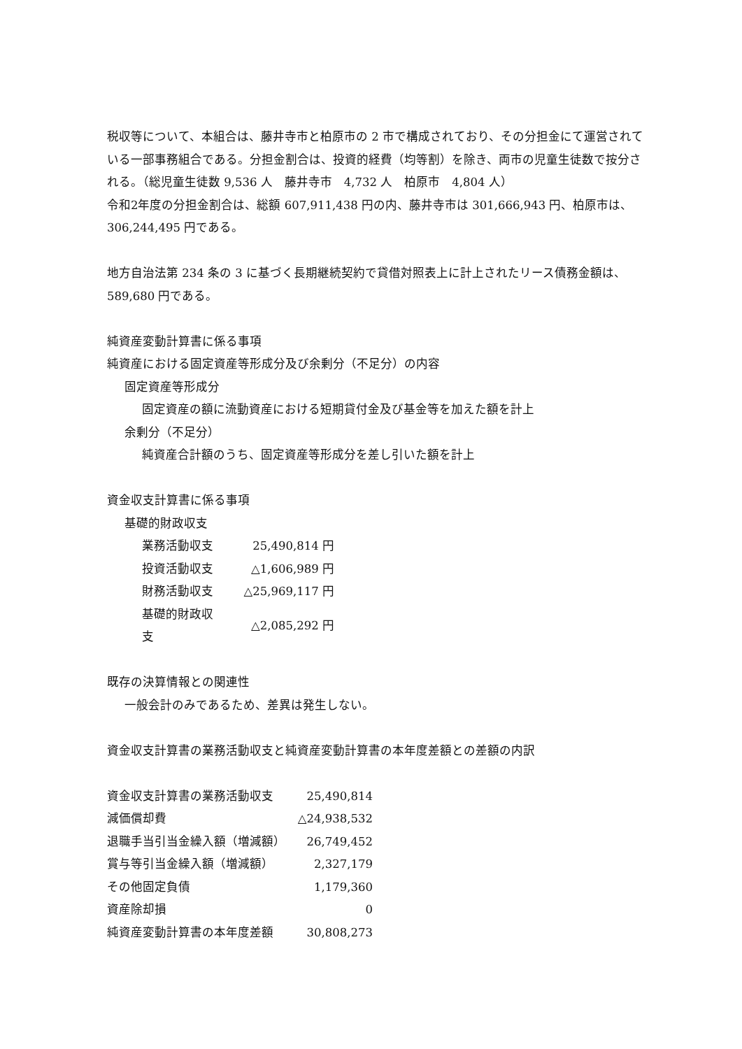税収等について、本組合は、藤井寺市と柏原市の 2 市で構成されており、その分担金にて運営されている一部事務組合である。分担金割合は、投資的経費（均等割）を除き、両市の児童生徒数で按分される。（総児童生徒数 9,536 人　藤井寺市　4,732 人　柏原市　4,804 人）
令和2年度の分担金割合は、総額 607,911,438 円の内、藤井寺市は 301,666,943 円、柏原市は、306,244,495 円である。
地方自治法第 234 条の 3 に基づく長期継続契約で貸借対照表上に計上されたリース債務金額は、589,680 円である。
純資産変動計算書に係る事項
純資産における固定資産等形成分及び余剰分（不足分）の内容
固定資産等形成分
固定資産の額に流動資産における短期貸付金及び基金等を加えた額を計上
余剰分（不足分）
純資産合計額のうち、固定資産等形成分を差し引いた額を計上
資金収支計算書に係る事項
基礎的財政収支
| 業務活動収支 | 25,490,814 円 |
| 投資活動収支 | △1,606,989 円 |
| 財務活動収支 | △25,969,117 円 |
| 基礎的財政収支 | △2,085,292 円 |
既存の決算情報との関連性
一般会計のみであるため、差異は発生しない。
資金収支計算書の業務活動収支と純資産変動計算書の本年度差額との差額の内訳
| 資金収支計算書の業務活動収支 | 25,490,814 |
| 減価償却費 | △24,938,532 |
| 退職手当引当金繰入額（増減額） | 26,749,452 |
| 賞与等引当金繰入額（増減額） | 2,327,179 |
| その他固定負債 | 1,179,360 |
| 資産除却損 | 0 |
| 純資産変動計算書の本年度差額 | 30,808,273 |